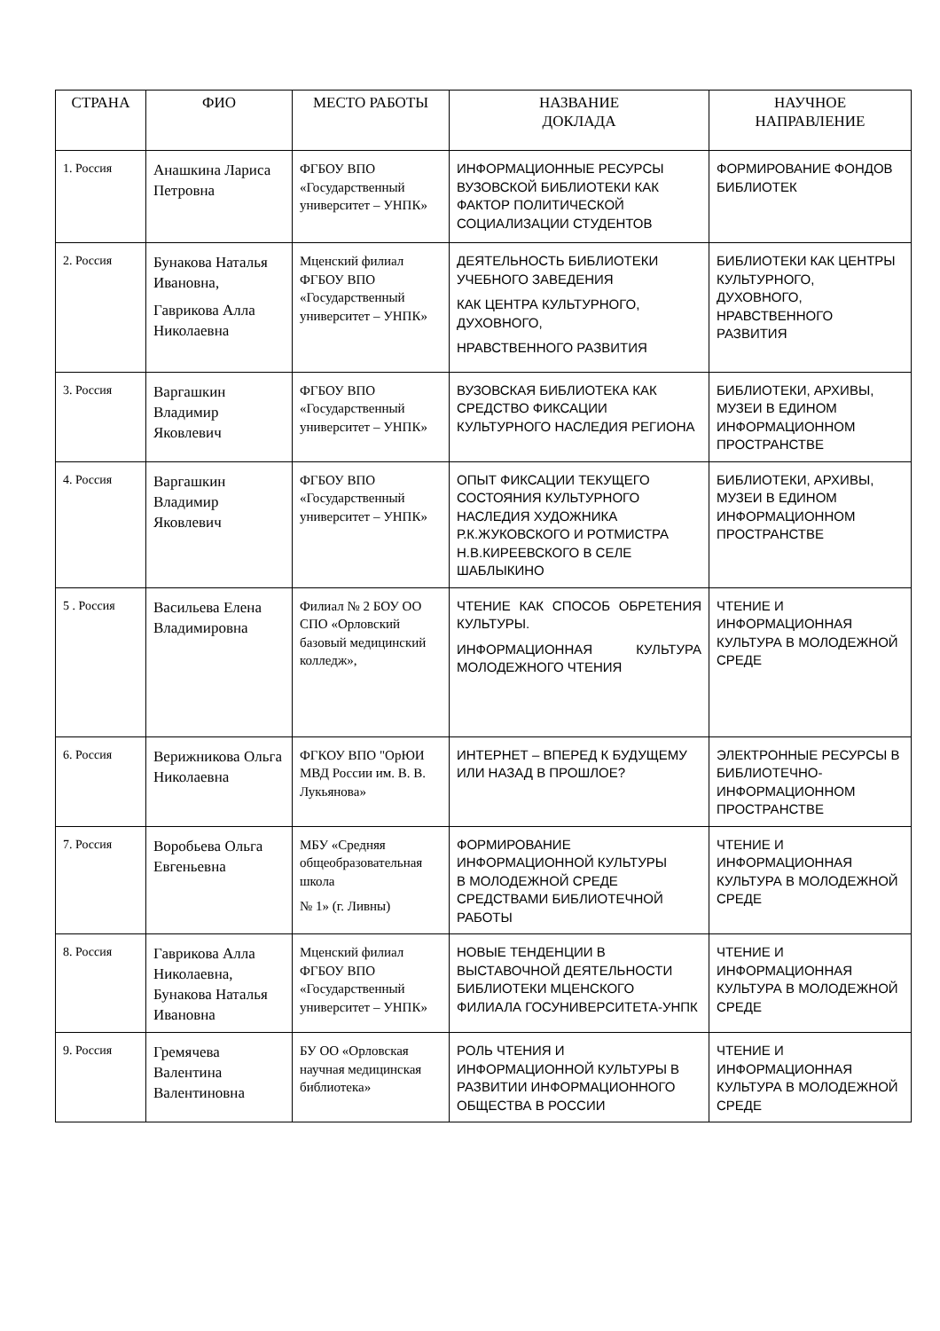| СТРАНА | ФИО | МЕСТО РАБОТЫ | НАЗВАНИЕ ДОКЛАДА | НАУЧНОЕ НАПРАВЛЕНИЕ |
| --- | --- | --- | --- | --- |
| 1. Россия | Анашкина Лариса Петровна | ФГБОУ ВПО «Государственный университет – УНПК» | ИНФОРМАЦИОННЫЕ РЕСУРСЫ ВУЗОВСКОЙ БИБЛИОТЕКИ КАК ФАКТОР ПОЛИТИЧЕСКОЙ СОЦИАЛИЗАЦИИ СТУДЕНТОВ | ФОРМИРОВАНИЕ ФОНДОВ БИБЛИОТЕК |
| 2. Россия | Бунакова Наталья Ивановна, Гаврикова Алла Николаевна | Мценский филиал ФГБОУ ВПО «Государственный университет – УНПК» | ДЕЯТЕЛЬНОСТЬ БИБЛИОТЕКИ УЧЕБНОГО ЗАВЕДЕНИЯ КАК ЦЕНТРА КУЛЬТУРНОГО, ДУХОВНОГО, НРАВСТВЕННОГО РАЗВИТИЯ | БИБЛИОТЕКИ КАК ЦЕНТРЫ КУЛЬТУРНОГО, ДУХОВНОГО, НРАВСТВЕННОГО РАЗВИТИЯ |
| 3. Россия | Варгашкин Владимир Яковлевич | ФГБОУ ВПО «Государственный университет – УНПК» | ВУЗОВСКАЯ БИБЛИОТЕКА КАК СРЕДСТВО ФИКСАЦИИ КУЛЬТУРНОГО НАСЛЕДИЯ РЕГИОНА | БИБЛИОТЕКИ, АРХИВЫ, МУЗЕИ В ЕДИНОМ ИНФОРМАЦИОННОМ ПРОСТРАНСТВЕ |
| 4. Россия | Варгашкин Владимир Яковлевич | ФГБОУ ВПО «Государственный университет – УНПК» | ОПЫТ ФИКСАЦИИ ТЕКУЩЕГО СОСТОЯНИЯ КУЛЬТУРНОГО НАСЛЕДИЯ ХУДОЖНИКА Р.К.ЖУКОВСКОГО И РОТМИСТРА Н.В.КИРЕЕВСКОГО В СЕЛЕ ШАБЛЫКИНО | БИБЛИОТЕКИ, АРХИВЫ, МУЗЕИ В ЕДИНОМ ИНФОРМАЦИОННОМ ПРОСТРАНСТВЕ |
| 5 . Россия | Васильева Елена Владимировна | Филиал № 2 БОУ ОО СПО «Орловский базовый медицинский колледж», | ЧТЕНИЕ КАК СПОСОБ ОБРЕТЕНИЯ КУЛЬТУРЫ. ИНФОРМАЦИОННАЯ КУЛЬТУРА МОЛОДЕЖНОГО ЧТЕНИЯ | ЧТЕНИЕ И ИНФОРМАЦИОННАЯ КУЛЬТУРА В МОЛОДЕЖНОЙ СРЕДЕ |
| 6. Россия | Верижникова Ольга Николаевна | ФГКОУ ВПО "ОрЮИ МВД России им. В. В. Лукьянова» | ИНТЕРНЕТ – ВПЕРЕД К БУДУЩЕМУ ИЛИ НАЗАД В ПРОШЛОЕ? | ЭЛЕКТРОННЫЕ РЕСУРСЫ В БИБЛИОТЕЧНО-ИНФОРМАЦИОННОМ ПРОСТРАНСТВЕ |
| 7. Россия | Воробьева Ольга Евгеньевна | МБУ «Средняя общеобразовательная школа № 1» (г. Ливны) | ФОРМИРОВАНИЕ ИНФОРМАЦИОННОЙ КУЛЬТУРЫ В МОЛОДЕЖНОЙ СРЕДЕ СРЕДСТВАМИ БИБЛИОТЕЧНОЙ РАБОТЫ | ЧТЕНИЕ И ИНФОРМАЦИОННАЯ КУЛЬТУРА В МОЛОДЕЖНОЙ СРЕДЕ |
| 8. Россия | Гаврикова Алла Николаевна, Бунакова Наталья Ивановна | Мценский филиал ФГБОУ ВПО «Государственный университет – УНПК» | НОВЫЕ ТЕНДЕНЦИИ В ВЫСТАВОЧНОЙ ДЕЯТЕЛЬНОСТИ БИБЛИОТЕКИ МЦЕНСКОГО ФИЛИАЛА ГОСУНИВЕРСИТЕТА-УНПК | ЧТЕНИЕ И ИНФОРМАЦИОННАЯ КУЛЬТУРА В МОЛОДЕЖНОЙ СРЕДЕ |
| 9. Россия | Гремячева Валентина Валентиновна | БУ ОО «Орловская научная медицинская библиотека» | РОЛЬ ЧТЕНИЯ И ИНФОРМАЦИОННОЙ КУЛЬТУРЫ В РАЗВИТИИ ИНФОРМАЦИОННОГО ОБЩЕСТВА В РОССИИ | ЧТЕНИЕ И ИНФОРМАЦИОННАЯ КУЛЬТУРА В МОЛОДЕЖНОЙ СРЕДЕ |